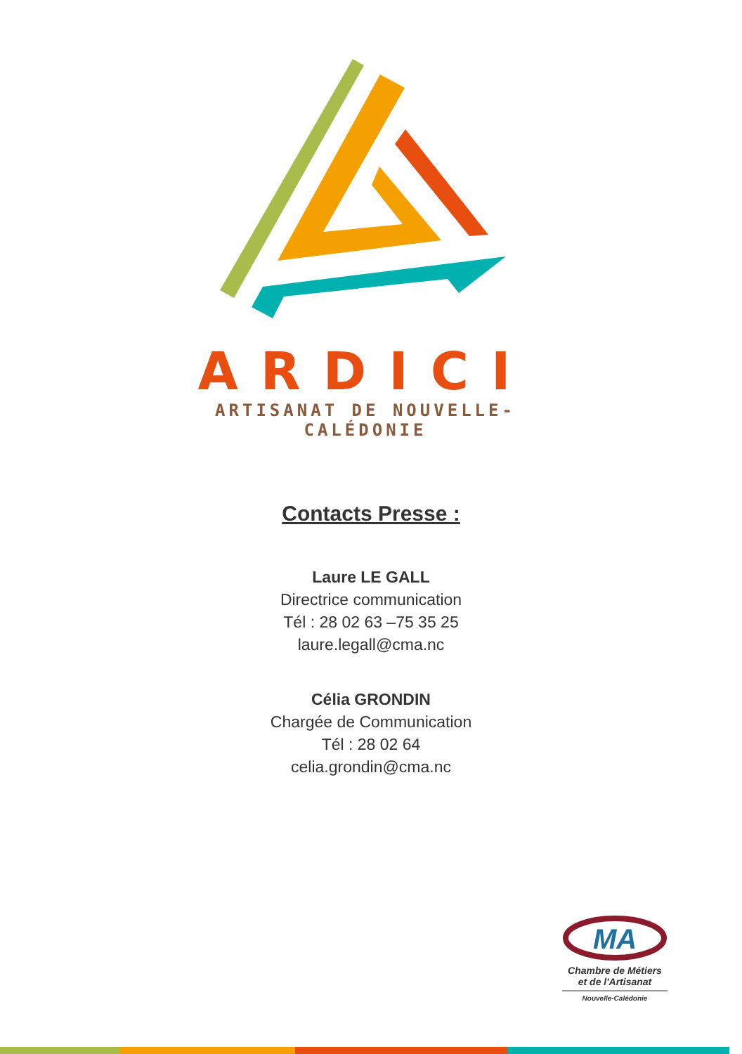ARDICI
ARTISANAT DE NOUVELLE-CALÉDONIE
Contacts Presse :
Laure LE GALL
Directrice communication
Tél : 28 02 63 –75 35 25
laure.legall@cma.nc
Célia GRONDIN
Chargée de Communication
Tél : 28 02 64
celia.grondin@cma.nc
MA
Chambre de Métiers
et de l'Artisanat
Nouvelle-Calédonie